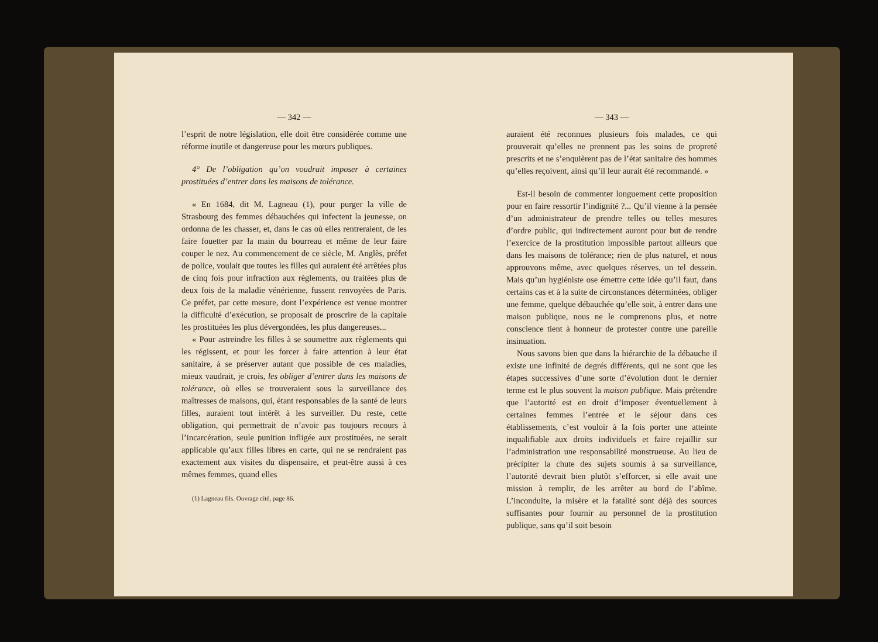— 342 —
l’esprit de notre législation, elle doit être considérée comme une réforme inutile et dangereuse pour les mœurs publiques.
4° De l’obligation qu’on voudrait imposer à certaines prostituées d’entrer dans les maisons de tolérance.
« En 1684, dit M. Lagneau (1), pour purger la ville de Strasbourg des femmes débauchées qui infectent la jeunesse, on ordonna de les chasser, et, dans le cas où elles rentreraient, de les faire fouetter par la main du bourreau et même de leur faire couper le nez. Au commencement de ce siècle, M. Anglès, préfet de police, voulait que toutes les filles qui auraient été arrêtées plus de cinq fois pour infraction aux règlements, ou traitées plus de deux fois de la maladie vénérienne, fussent renvoyées de Paris. Ce préfet, par cette mesure, dont l’expérience est venue montrer la difficulté d’exécution, se proposait de proscrire de la capitale les prostituées les plus dévergondées, les plus dangereuses...
« Pour astreindre les filles à se soumettre aux règlements qui les régissent, et pour les forcer à faire attention à leur état sanitaire, à se préserver autant que possible de ces maladies, mieux vaudrait, je crois, les obliger d’entrer dans les maisons de tolérance, où elles se trouveraient sous la surveillance des maîtresses de maisons, qui, étant responsables de la santé de leurs filles, auraient tout intérêt à les surveiller. Du reste, cette obligation, qui permettrait de n’avoir pas toujours recours à l’incarcération, seule punition infligée aux prostituées, ne serait applicable qu’aux filles libres en carte, qui ne se rendraient pas exactement aux visites du dispensaire, et peut-être aussi à ces mêmes femmes, quand elles
(1) Lagneau fils. Ouvrage cité, page 86.
— 343 —
auraient été reconnues plusieurs fois malades, ce qui prouverait qu’elles ne prennent pas les soins de propreté prescrits et ne s’enquièrent pas de l’état sanitaire des hommes qu’elles reçoivent, ainsi qu’il leur aurait été recommandé. »
Est-il besoin de commenter longuement cette proposition pour en faire ressortir l’indignité ?... Qu’il vienne à la pensée d’un administrateur de prendre telles ou telles mesures d’ordre public, qui indirectement auront pour but de rendre l’exercice de la prostitution impossible partout ailleurs que dans les maisons de tolérance; rien de plus naturel, et nous approuvons même, avec quelques réserves, un tel dessein. Mais qu’un hygiéniste ose émettre cette idée qu’il faut, dans certains cas et à la suite de circonstances déterminées, obliger une femme, quelque débauchée qu’elle soit, à entrer dans une maison publique, nous ne le comprenons plus, et notre conscience tient à honneur de protester contre une pareille insinuation.
Nous savons bien que dans la hiérarchie de la débauche il existe une infinité de degrés différents, qui ne sont que les étapes successives d’une sorte d’évolution dont le dernier terme est le plus souvent la maison publique. Mais prétendre que l’autorité est en droit d’imposer éventuellement à certaines femmes l’entrée et le séjour dans ces établissements, c’est vouloir à la fois porter une atteinte inqualifiable aux droits individuels et faire rejaillir sur l’administration une responsabilité monstrueuse. Au lieu de précipiter la chute des sujets soumis à sa surveillance, l’autorité devrait bien plutôt s’efforcer, si elle avait une mission à remplir, de les arrêter au bord de l’abîme. L’inconduite, la misère et la fatalité sont déjà des sources suffisantes pour fournir au personnel de la prostitution publique, sans qu’il soit besoin